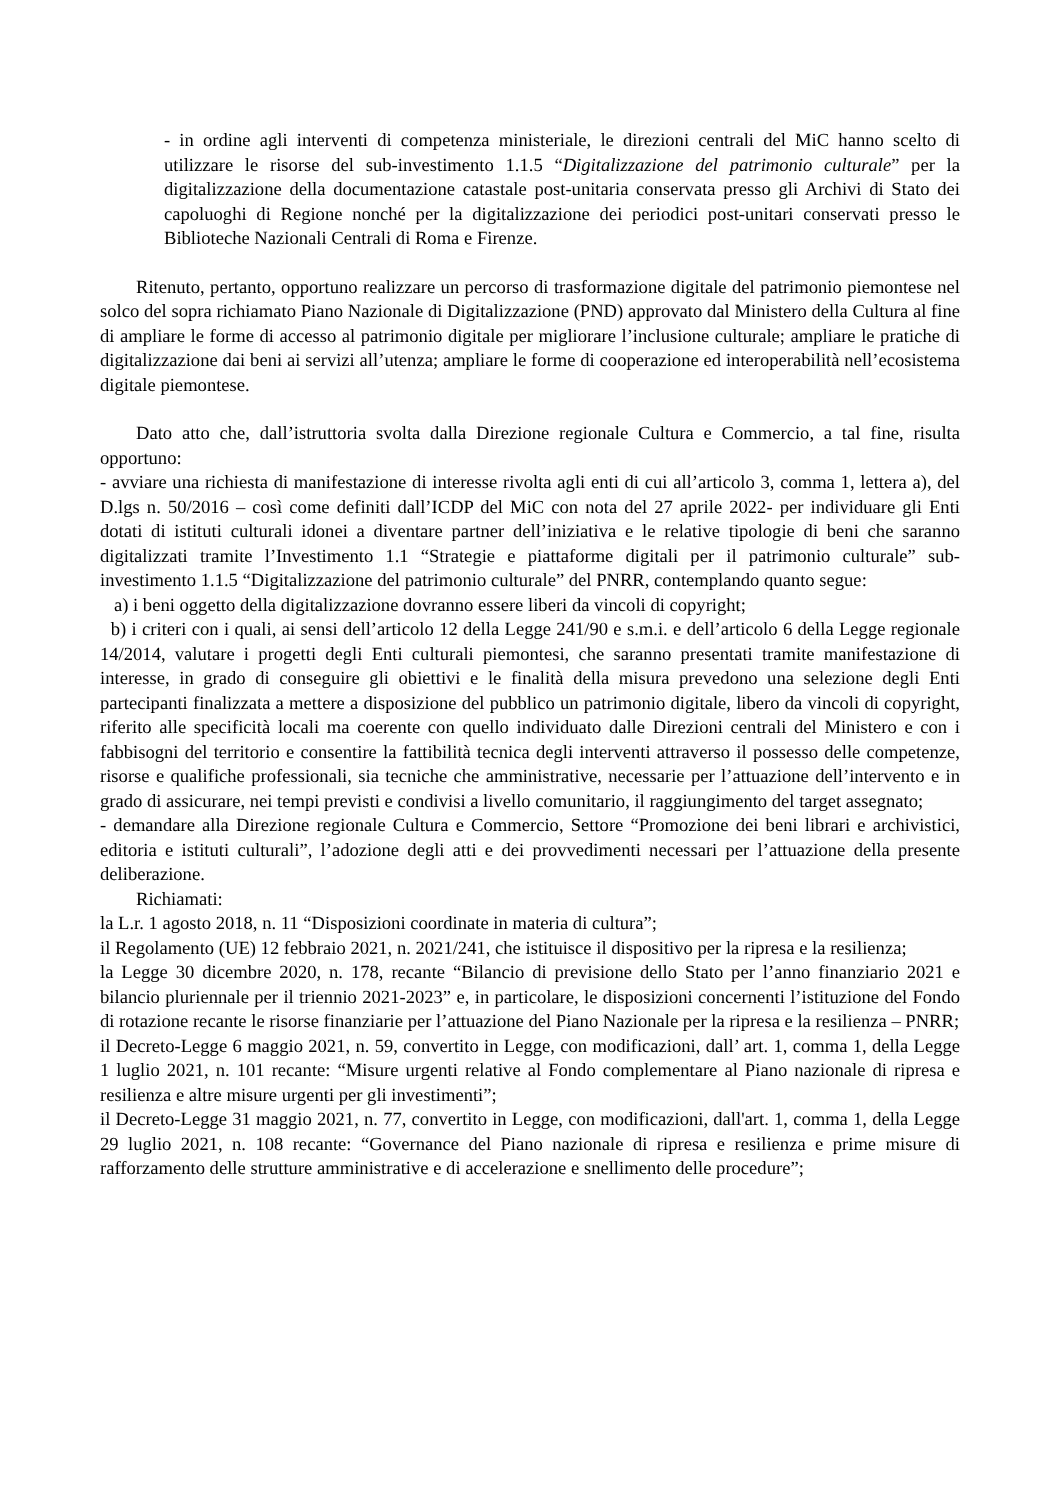- in ordine agli interventi di competenza ministeriale, le direzioni centrali del MiC hanno scelto di utilizzare le risorse del sub-investimento 1.1.5 “Digitalizzazione del patrimonio culturale” per la digitalizzazione della documentazione catastale post-unitaria conservata presso gli Archivi di Stato dei capoluoghi di Regione nonché per la digitalizzazione dei periodici post-unitari conservati presso le Biblioteche Nazionali Centrali di Roma e Firenze.
Ritenuto, pertanto, opportuno realizzare un percorso di trasformazione digitale del patrimonio piemontese nel solco del sopra richiamato Piano Nazionale di Digitalizzazione (PND) approvato dal Ministero della Cultura al fine di ampliare le forme di accesso al patrimonio digitale per migliorare l’inclusione culturale; ampliare le pratiche di digitalizzazione dai beni ai servizi all’utenza; ampliare le forme di cooperazione ed interoperabilità nell’ecosistema digitale piemontese.
Dato atto che, dall’istruttoria svolta dalla Direzione regionale Cultura e Commercio, a tal fine, risulta opportuno:
- avviare una richiesta di manifestazione di interesse rivolta agli enti di cui all’articolo 3, comma 1, lettera a), del D.lgs n. 50/2016 – così come definiti dall’ICDP del MiC con nota del 27 aprile 2022- per individuare gli Enti dotati di istituti culturali idonei a diventare partner dell’iniziativa e le relative tipologie di beni che saranno digitalizzati tramite l’Investimento 1.1 “Strategie e piattaforme digitali per il patrimonio culturale” sub-investimento 1.1.5 “Digitalizzazione del patrimonio culturale” del PNRR, contemplando quanto segue:
a) i beni oggetto della digitalizzazione dovranno essere liberi da vincoli di copyright;
b) i criteri con i quali, ai sensi dell’articolo 12 della Legge 241/90 e s.m.i. e dell’articolo 6 della Legge regionale 14/2014, valutare i progetti degli Enti culturali piemontesi, che saranno presentati tramite manifestazione di interesse, in grado di conseguire gli obiettivi e le finalità della misura prevedono una selezione degli Enti partecipanti finalizzata a mettere a disposizione del pubblico un patrimonio digitale, libero da vincoli di copyright, riferito alle specificità locali ma coerente con quello individuato dalle Direzioni centrali del Ministero e con i fabbisogni del territorio e consentire la fattibilità tecnica degli interventi attraverso il possesso delle competenze, risorse e qualifiche professionali, sia tecniche che amministrative, necessarie per l’attuazione dell’intervento e in grado di assicurare, nei tempi previsti e condivisi a livello comunitario, il raggiungimento del target assegnato;
- demandare alla Direzione regionale Cultura e Commercio, Settore “Promozione dei beni librari e archivistici, editoria e istituti culturali”, l’adozione degli atti e dei provvedimenti necessari per l’attuazione della presente deliberazione.
Richiamati:
la L.r. 1 agosto 2018, n. 11 “Disposizioni coordinate in materia di cultura”;
il Regolamento (UE) 12 febbraio 2021, n. 2021/241, che istituisce il dispositivo per la ripresa e la resilienza;
la Legge 30 dicembre 2020, n. 178, recante “Bilancio di previsione dello Stato per l’anno finanziario 2021 e bilancio pluriennale per il triennio 2021-2023” e, in particolare, le disposizioni concernenti l’istituzione del Fondo di rotazione recante le risorse finanziarie per l’attuazione del Piano Nazionale per la ripresa e la resilienza – PNRR;
il Decreto-Legge 6 maggio 2021, n. 59, convertito in Legge, con modificazioni, dall’ art. 1, comma 1, della Legge 1 luglio 2021, n. 101 recante: “Misure urgenti relative al Fondo complementare al Piano nazionale di ripresa e resilienza e altre misure urgenti per gli investimenti”;
il Decreto-Legge 31 maggio 2021, n. 77, convertito in Legge, con modificazioni, dall'art. 1, comma 1, della Legge 29 luglio 2021, n. 108 recante: “Governance del Piano nazionale di ripresa e resilienza e prime misure di rafforzamento delle strutture amministrative e di accelerazione e snellimento delle procedure”;